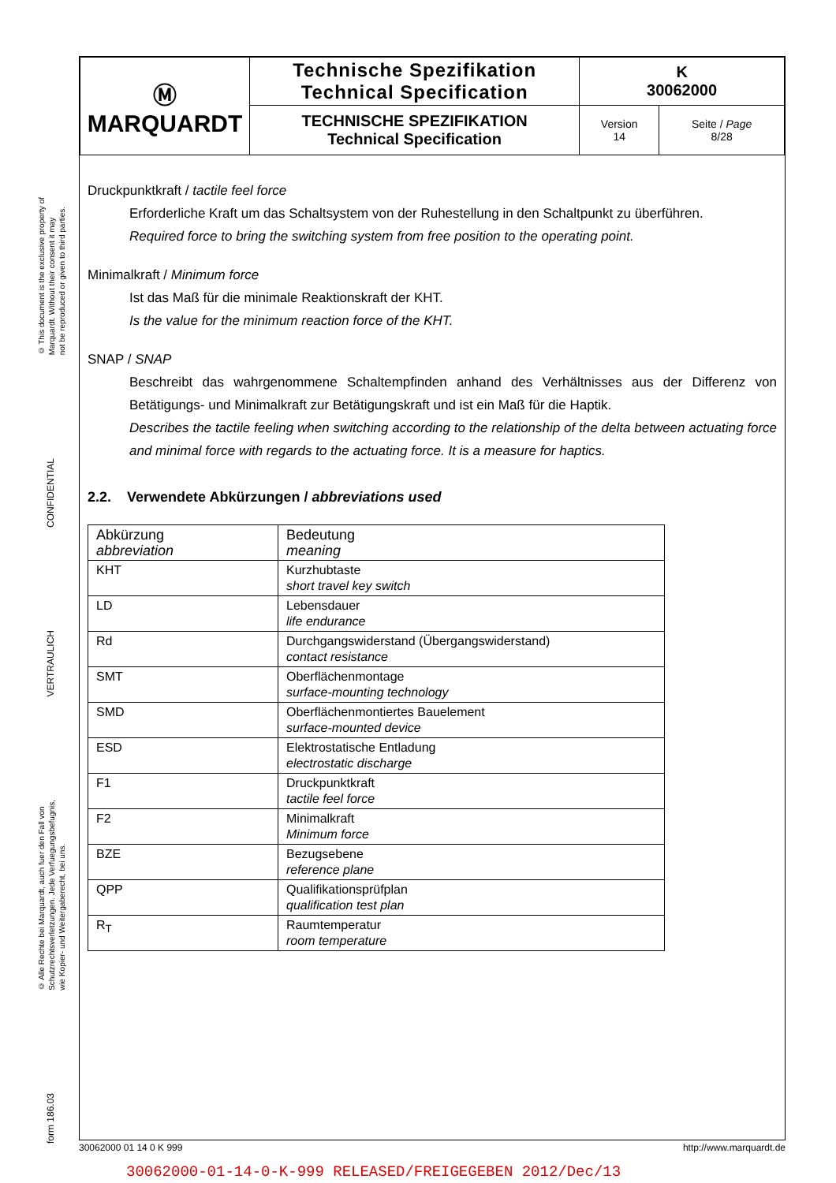© This document is the exclusive property of
Marquardt. Without their consent it may
not be reproduced or given to third parties.
CONFIDENTIAL
VERTRAULICH
© Alle Rechte bei Marquardt, auch fuer den Fall von
Schutzrechtsverletzungen. Jede Verfuegungsbefugnis,
wie Kopier- und Weitergaberecht, bei uns.
form 186.03
| Ⓜ MARQUARDT | Technische Spezifikation Technical Specification | K 30062000 | |
| | TECHNISCHE SPEZIFIKATION Technical Specification | Version 14 | Seite / Page 8/28 |
Druckpunktkraft / tactile feel force
Erforderliche Kraft um das Schaltsystem von der Ruhestellung in den Schaltpunkt zu überführen.
Required force to bring the switching system from free position to the operating point.
Minimalkraft / Minimum force
Ist das Maß für die minimale Reaktionskraft der KHT.
Is the value for the minimum reaction force of the KHT.
SNAP / SNAP
Beschreibt das wahrgenommene Schaltempfinden anhand des Verhältnisses aus der Differenz von Betätigungs- und Minimalkraft zur Betätigungskraft und ist ein Maß für die Haptik.
Describes the tactile feeling when switching according to the relationship of the delta between actuating force and minimal force with regards to the actuating force. It is a measure for haptics.
2.2. Verwendete Abkürzungen / abbreviations used
| Abkürzung abbreviation | Bedeutung meaning |
| KHT | Kurzhubtaste short travel key switch |
| LD | Lebensdauer life endurance |
| Rd | Durchgangswiderstand (Übergangswiderstand) contact resistance |
| SMT | Oberflächenmontage surface-mounting technology |
| SMD | Oberflächenmontiertes Bauelement surface-mounted device |
| ESD | Elektrostatische Entladung electrostatic discharge |
| F1 | Druckpunktkraft tactile feel force |
| F2 | Minimalkraft Minimum force |
| BZE | Bezugsebene reference plane |
| QPP | Qualifikationsprüfplan qualification test plan |
| R<sub>T</sub> | Raumtemperatur room temperature |
30062000 01 14 0 K 999 http://www.marquardt.de
30062000-01-14-0-K-999 RELEASED/FREIGEGEBEN 2012/Dec/13